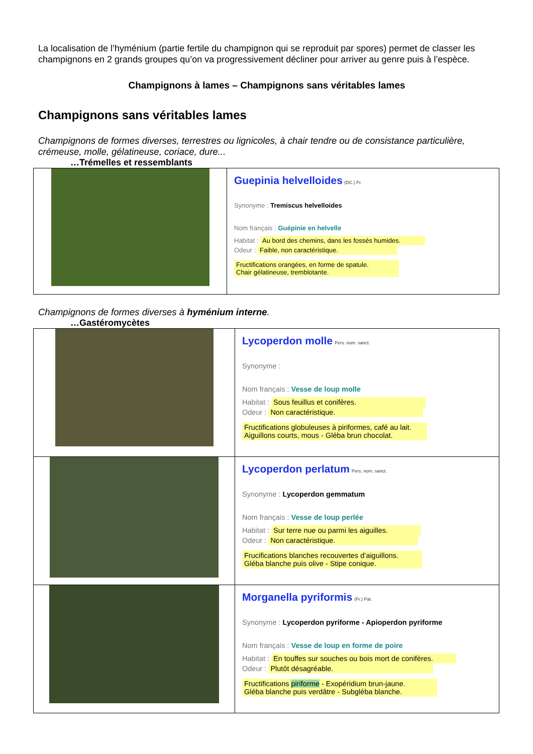La localisation de l’hyménium (partie fertile du champignon qui se reproduit par spores) permet de classer les champignons en 2 grands groupes qu’on va progressivement décliner pour arriver au genre puis à l’espèce.
Champignons à lames – Champignons sans véritables lames
Champignons sans véritables lames
Champignons de formes diverses, terrestres ou lignicoles, à chair tendre ou de consistance particulière, crémeuse, molle, gélatineuse, coriace, dure...
…Trémelles et ressemblants
| | Guepinia helvelloides (DC.) Fr. Synonyme : Tremiscus helvelloides Nom français : Guépinie en helvelle Habitat : Au bord des chemins, dans les fossés humides. Odeur : Faible, non caractéristique. Fructifications orangées, en forme de spatule. Chair gélatineuse, tremblotante. |
Champignons de formes diverses à hyménium interne.
…Gastéromycètes
| | Lycoperdon molle Pers. nom. sanct. Synonyme : Nom français : Vesse de loup molle Habitat : Sous feuillus et conifères. Odeur : Non caractéristique. Fructifications globuleuses à piriformes, café au lait. Aiguillons courts, mous - Gléba brun chocolat. |
| | Lycoperdon perlatum Pers. nom. sanct. Synonyme : Lycoperdon gemmatum Nom français : Vesse de loup perlée Habitat : Sur terre nue ou parmi les aiguilles. Odeur : Non caractéristique. Frucifications blanches recouvertes d’aiguillons. Gléba blanche puis olive - Stipe conique. |
| | Morganella pyriformis (Fr.) Pat. Synonyme : Lycoperdon pyriforme - Apioperdon pyriforme Nom français : Vesse de loup en forme de poire Habitat : En touffes sur souches ou bois mort de conifères. Odeur : Plutôt désagréable. Fructifications piriforme - Exopéridium brun-jaune. Gléba blanche puis verdâtre - Subgléba blanche. |